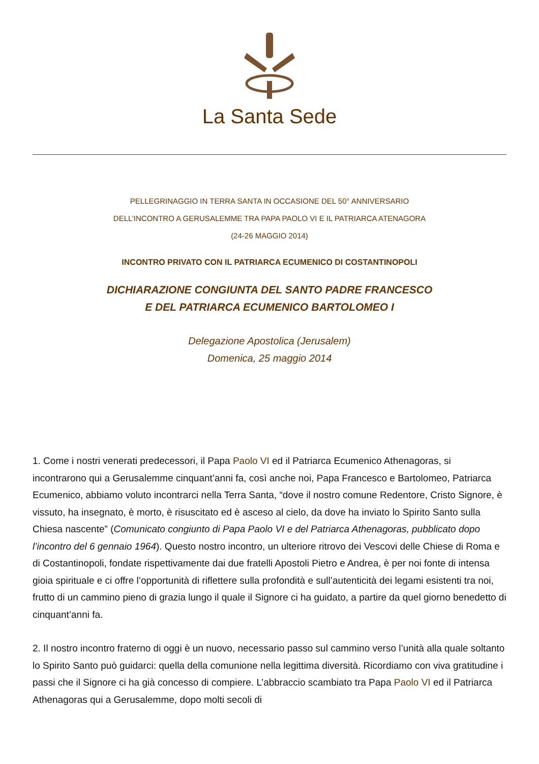La Santa Sede
PELLEGRINAGGIO IN TERRA SANTA IN OCCASIONE DEL 50° ANNIVERSARIO
DELL’INCONTRO A GERUSALEMME TRA PAPA PAOLO VI E IL PATRIARCA ATENAGORA
(24-26 MAGGIO 2014)
INCONTRO PRIVATO CON IL PATRIARCA ECUMENICO DI COSTANTINOPOLI
DICHIARAZIONE CONGIUNTA DEL SANTO PADRE FRANCESCO
E DEL PATRIARCA ECUMENICO BARTOLOMEO I
Delegazione Apostolica (Jerusalem)
Domenica, 25 maggio 2014
1. Come i nostri venerati predecessori, il Papa Paolo VI ed il Patriarca Ecumenico Athenagoras, si incontrarono qui a Gerusalemme cinquant’anni fa, così anche noi, Papa Francesco e Bartolomeo, Patriarca Ecumenico, abbiamo voluto incontrarci nella Terra Santa, “dove il nostro comune Redentore, Cristo Signore, è vissuto, ha insegnato, è morto, è risuscitato ed è asceso al cielo, da dove ha inviato lo Spirito Santo sulla Chiesa nascente” (Comunicato congiunto di Papa Paolo VI e del Patriarca Athenagoras, pubblicato dopo l’incontro del 6 gennaio 1964). Questo nostro incontro, un ulteriore ritrovo dei Vescovi delle Chiese di Roma e di Costantinopoli, fondate rispettivamente dai due fratelli Apostoli Pietro e Andrea, è per noi fonte di intensa gioia spirituale e ci offre l’opportunità di riflettere sulla profondità e sull’autenticità dei legami esistenti tra noi, frutto di un cammino pieno di grazia lungo il quale il Signore ci ha guidato, a partire da quel giorno benedetto di cinquant’anni fa.
2. Il nostro incontro fraterno di oggi è un nuovo, necessario passo sul cammino verso l’unità alla quale soltanto lo Spirito Santo può guidarci: quella della comunione nella legittima diversità. Ricordiamo con viva gratitudine i passi che il Signore ci ha già concesso di compiere. L’abbraccio scambiato tra Papa Paolo VI ed il Patriarca Athenagoras qui a Gerusalemme, dopo molti secoli di